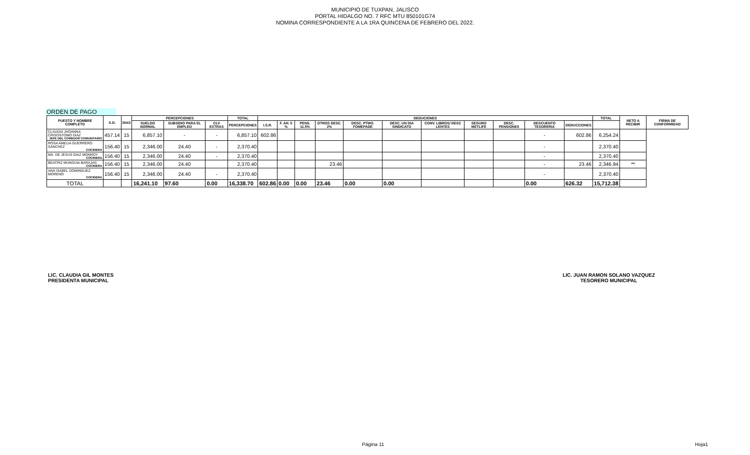MUNICIPIO DE TUXPAN, JALISCO
PORTAL HIDALGO NO. 7 RFC MTU 850101G74
NOMINA CORRESPONDIENTE A LA 1RA QUINCENA DE FEBRERO DEL 2022.
ORDEN DE PAGO
| PUESTO Y NOMBRE COMPLETO | S.D. | DIAS | PERCEPCIONES | | | TOTAL | DEDUCIONES | | | | | | | | | | | TOTAL | NETO A RECIBIR | FIRMA DE CONFORMIDAD |
| --- | --- | --- | --- | --- | --- | --- | --- | --- | --- | --- | --- | --- | --- | --- | --- | --- | --- | --- | --- | --- |
| | | | SUELDO NORMAL | SUBSIDIO PARA EL EMPLEO | CLV EXTRAS | PERCEPCIONES | I.S.R. | F. AH. 5 % | PENS. 11.5% | OTROS DESC. 2% | DESC. PTMO. FOMEPADE | DESC. UN DIA SINDICATO | CONV. LIBROS/ DESC LENTES | SEGURO METLIFE | DESC. PENSIONES | DESCUENTO TESORERIA | DEDUCCIONES | | | |
| CLAUDIA JHOANNA CRISOSTOMO DIAZ JEFE DEL COMEDOR COMUNITARIO | 457.14 | 15 | 6,857.10 | - | - | 6,857.10 | 602.86 | | | | | | | | | - | 602.86 | 6,254.24 | | |
| ROSA AMELIA GUERRERO SANCHEZ COCINERA | 156.40 | 15 | 2,346.00 | 24.40 | - | 2,370.40 | | | | | | | | | | - | | 2,370.40 | | |
| MA. DE JESUS DIAZ MONROY COCINERA | 156.40 | 15 | 2,346.00 | 24.40 | - | 2,370.40 | | | | | | | | | | - | | 2,370.40 | | |
| BEATRIZ MUNGUIA BARAJAS COCINERA | 156.40 | 15 | 2,346.00 | 24.40 | | 2,370.40 | | | | 23.46 | | | | | | - | 23.46 | 2,346.94 | ** | |
| ANA ISABEL DOMINGUEZ MORENO COCINERA | 156.40 | 15 | 2,346.00 | 24.40 | - | 2,370.40 | | | | | | | | | | - | | 2,370.40 | | |
| TOTAL | | | 16,241.10 | 97.60 | 0.00 | 16,338.70 | 602.86 | 0.00 | 0.00 | 23.46 | 0.00 | 0.00 | | | | 0.00 | 626.32 | 15,712.38 | | |
LIC. CLAUDIA GIL MONTES
PRESIDENTA MUNICIPAL
LIC. JUAN RAMON SOLANO VAZQUEZ
TESORERO MUNICIPAL
Página 11 Hoja1